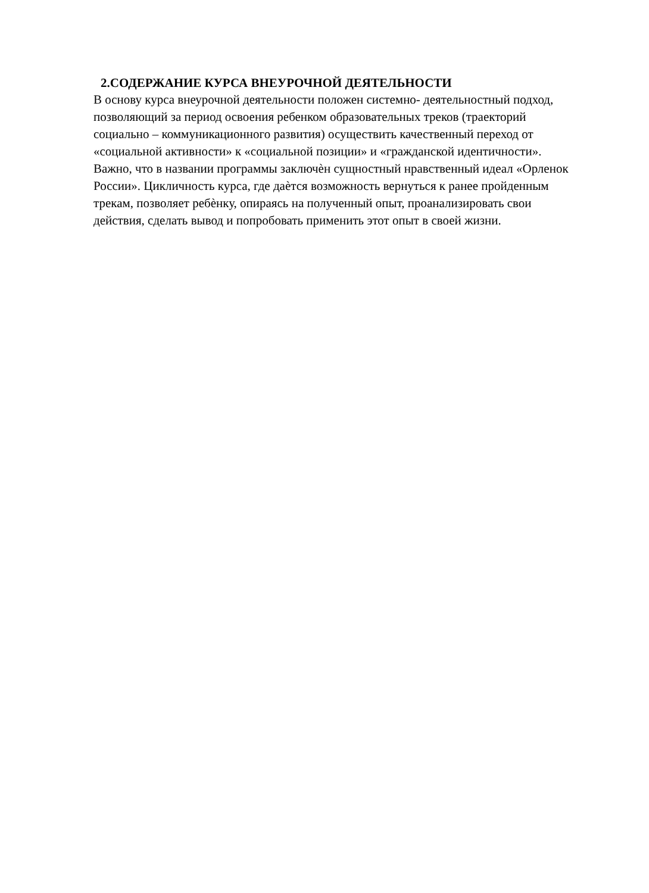2.СОДЕРЖАНИЕ КУРСА ВНЕУРОЧНОЙ ДЕЯТЕЛЬНОСТИ
В основу курса внеурочной деятельности положен системно- деятельностный подход,
позволяющий за период освоения ребенком образовательных треков (траекторий
социально – коммуникационного развития) осуществить качественный переход от
«социальной активности» к «социальной позиции» и «гражданской идентичности».
Важно, что в названии программы заключѐн сущностный нравственный идеал «Орленок
России». Цикличность курса, где даѐтся возможность вернуться к ранее пройденным
трекам, позволяет ребѐнку, опираясь на полученный опыт, проанализировать свои
действия, сделать вывод и попробовать применить этот опыт в своей жизни.